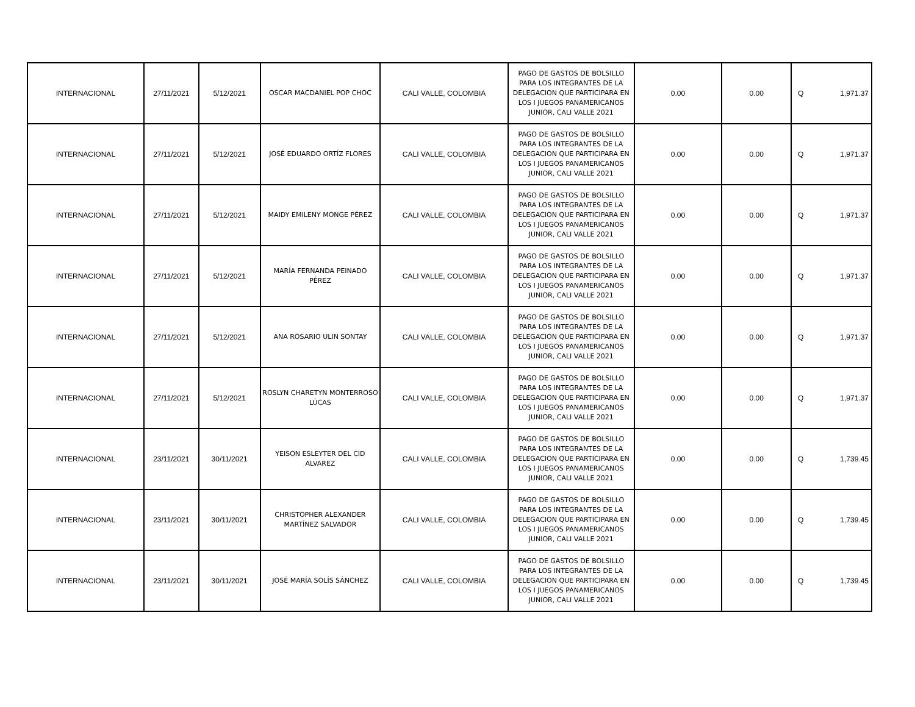| INTERNACIONAL | 27/11/2021 | 5/12/2021 | OSCAR MACDANIEL POP CHOC | CALI VALLE, COLOMBIA | PAGO DE GASTOS DE BOLSILLO PARA LOS INTEGRANTES DE LA DELEGACION QUE PARTICIPARA EN LOS I JUEGOS PANAMERICANOS JUNIOR, CALI VALLE 2021 | 0.00 | 0.00 | Q | 1,971.37 |
| INTERNACIONAL | 27/11/2021 | 5/12/2021 | JOSÉ EDUARDO ORTÍZ FLORES | CALI VALLE, COLOMBIA | PAGO DE GASTOS DE BOLSILLO PARA LOS INTEGRANTES DE LA DELEGACION QUE PARTICIPARA EN LOS I JUEGOS PANAMERICANOS JUNIOR, CALI VALLE 2021 | 0.00 | 0.00 | Q | 1,971.37 |
| INTERNACIONAL | 27/11/2021 | 5/12/2021 | MAIDY EMILENY MONGE PÉREZ | CALI VALLE, COLOMBIA | PAGO DE GASTOS DE BOLSILLO PARA LOS INTEGRANTES DE LA DELEGACION QUE PARTICIPARA EN LOS I JUEGOS PANAMERICANOS JUNIOR, CALI VALLE 2021 | 0.00 | 0.00 | Q | 1,971.37 |
| INTERNACIONAL | 27/11/2021 | 5/12/2021 | MARÍA FERNANDA PEINADO PÉREZ | CALI VALLE, COLOMBIA | PAGO DE GASTOS DE BOLSILLO PARA LOS INTEGRANTES DE LA DELEGACION QUE PARTICIPARA EN LOS I JUEGOS PANAMERICANOS JUNIOR, CALI VALLE 2021 | 0.00 | 0.00 | Q | 1,971.37 |
| INTERNACIONAL | 27/11/2021 | 5/12/2021 | ANA ROSARIO ULIN SONTAY | CALI VALLE, COLOMBIA | PAGO DE GASTOS DE BOLSILLO PARA LOS INTEGRANTES DE LA DELEGACION QUE PARTICIPARA EN LOS I JUEGOS PANAMERICANOS JUNIOR, CALI VALLE 2021 | 0.00 | 0.00 | Q | 1,971.37 |
| INTERNACIONAL | 27/11/2021 | 5/12/2021 | ROSLYN CHARETYN MONTERROSO LÚCAS | CALI VALLE, COLOMBIA | PAGO DE GASTOS DE BOLSILLO PARA LOS INTEGRANTES DE LA DELEGACION QUE PARTICIPARA EN LOS I JUEGOS PANAMERICANOS JUNIOR, CALI VALLE 2021 | 0.00 | 0.00 | Q | 1,971.37 |
| INTERNACIONAL | 23/11/2021 | 30/11/2021 | YEISON ESLEYTER DEL CID ALVAREZ | CALI VALLE, COLOMBIA | PAGO DE GASTOS DE BOLSILLO PARA LOS INTEGRANTES DE LA DELEGACION QUE PARTICIPARA EN LOS I JUEGOS PANAMERICANOS JUNIOR, CALI VALLE 2021 | 0.00 | 0.00 | Q | 1,739.45 |
| INTERNACIONAL | 23/11/2021 | 30/11/2021 | CHRISTOPHER ALEXANDER MARTÍNEZ SALVADOR | CALI VALLE, COLOMBIA | PAGO DE GASTOS DE BOLSILLO PARA LOS INTEGRANTES DE LA DELEGACION QUE PARTICIPARA EN LOS I JUEGOS PANAMERICANOS JUNIOR, CALI VALLE 2021 | 0.00 | 0.00 | Q | 1,739.45 |
| INTERNACIONAL | 23/11/2021 | 30/11/2021 | JOSÉ MARÍA SOLÍS SÁNCHEZ | CALI VALLE, COLOMBIA | PAGO DE GASTOS DE BOLSILLO PARA LOS INTEGRANTES DE LA DELEGACION QUE PARTICIPARA EN LOS I JUEGOS PANAMERICANOS JUNIOR, CALI VALLE 2021 | 0.00 | 0.00 | Q | 1,739.45 |